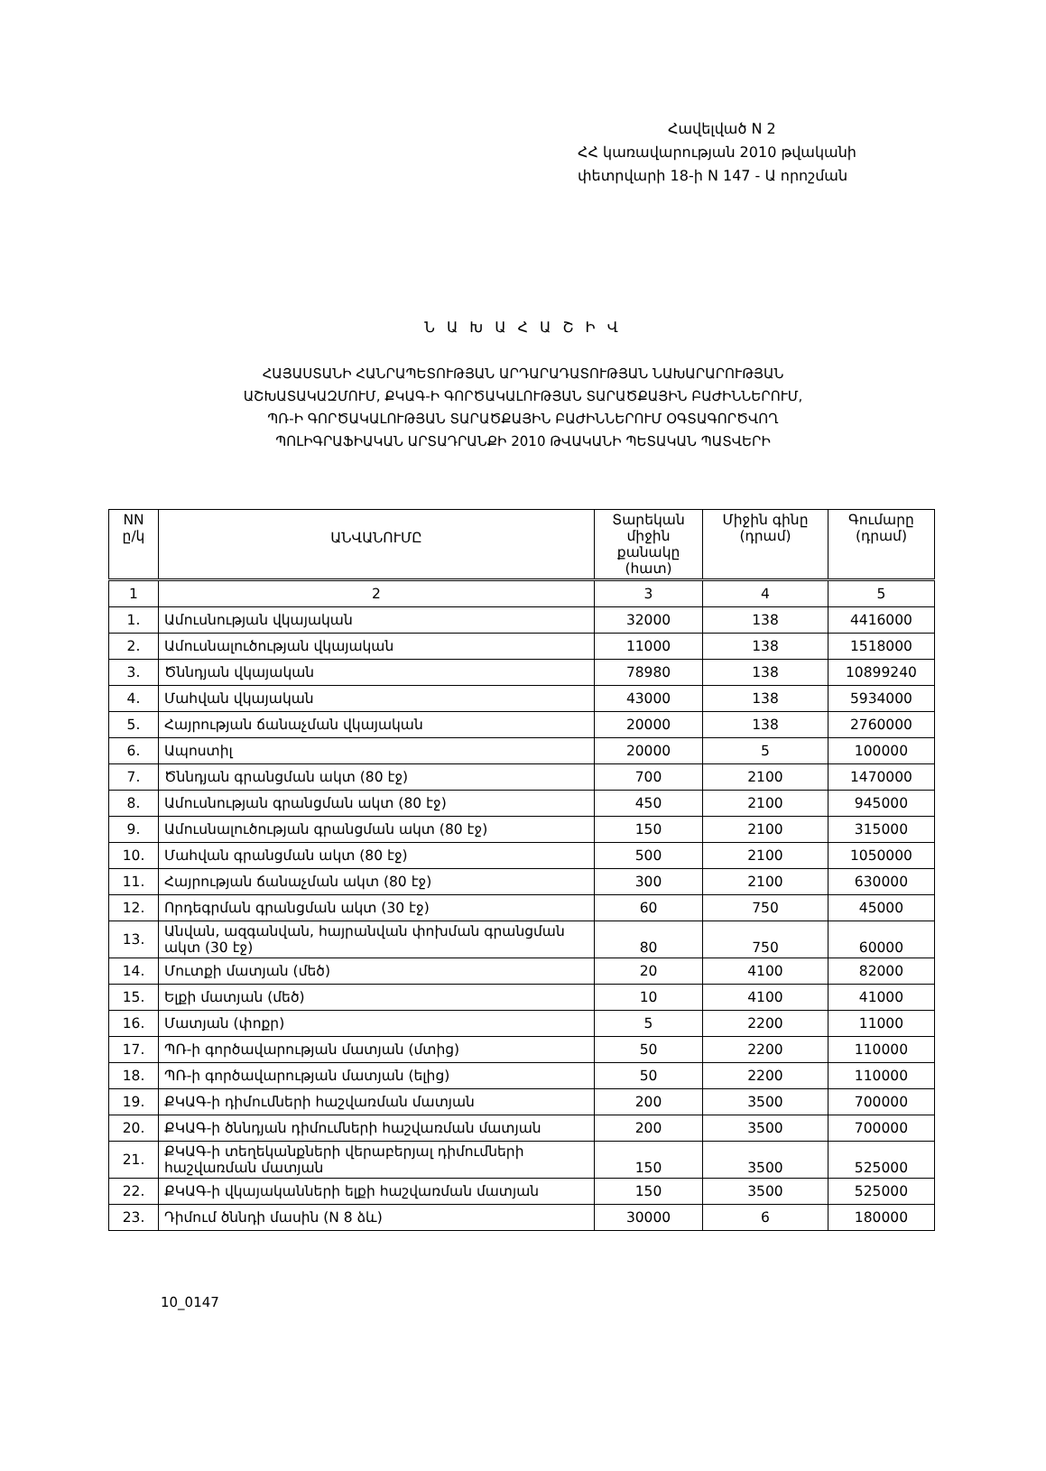Հավելված N 2
ՀՀ կառավարության 2010 թվականի
փետրվարի 18-ի N 147 - Ա որոշման
Ն Ա Խ Ա Հ Ա Շ Ի Վ
ՀԱՅԱՍՏԱՆԻ ՀԱՆՐԱՊԵՏՈՒԹՅԱՆ ԱՐԴԱՐԱԴԱՏՈՒԹՅԱՆ ՆԱԽԱՐԱՐՈՒԹՅԱՆ
ԱՇԽԱՏԱԿԱԶՄՈՒՄ, ՔԿԱԳ-Ի ԳՈՐԾԱԿԱԼՈՒԹՅԱՆ ՏԱՐԱԾՔԱՅԻՆ ԲԱԺԻՆՆԵՐՈՒՄ,
ՊՌ-Ի ԳՈՐԾԱԿԱԼՈՒԹՅԱՆ ՏԱՐԱԾՔԱՅԻՆ ԲԱԺԻՆՆԵՐՈՒՄ ՕԳՏԱԳՈՐԾՎՈՂ
ՊՈԼԻԳՐԱՖԻԱԿԱՆ ԱՐՏԱԴՐԱՆՔԻ 2010 ԹՎԱԿԱՆԻ ՊԵՏԱԿԱՆ ՊԱՏՎԵՐԻ
| NN ը/կ | ԱՆՎԱՆՈՒՄԸ | Տարեկան միջին քանակը (հատ) | Միջին գինը (դրամ) | Գումարը (դրամ) |
| --- | --- | --- | --- | --- |
| 1 | 2 | 3 | 4 | 5 |
| 1. | Ամուսնության վկայական | 32000 | 138 | 4416000 |
| 2. | Ամուսնալուծության վկայական | 11000 | 138 | 1518000 |
| 3. | Ծննդյան վկայական | 78980 | 138 | 10899240 |
| 4. | Մահվան վկայական | 43000 | 138 | 5934000 |
| 5. | Հայրության ճանաչման վկայական | 20000 | 138 | 2760000 |
| 6. | Ապոստիլ | 20000 | 5 | 100000 |
| 7. | Ծննդյան գրանցման ակտ (80 էջ) | 700 | 2100 | 1470000 |
| 8. | Ամուսնության գրանցման ակտ (80 էջ) | 450 | 2100 | 945000 |
| 9. | Ամուսնալուծության գրանցման ակտ (80 էջ) | 150 | 2100 | 315000 |
| 10. | Մահվան գրանցման ակտ (80 էջ) | 500 | 2100 | 1050000 |
| 11. | Հայրության ճանաչման ակտ (80 էջ) | 300 | 2100 | 630000 |
| 12. | Որդեգրման գրանցման ակտ (30 էջ) | 60 | 750 | 45000 |
| 13. | Անվան, ազգանվան, հայրանվան փոխման գրանցման ակտ (30 էջ) | 80 | 750 | 60000 |
| 14. | Մուտքի մատյան (մեծ) | 20 | 4100 | 82000 |
| 15. | Ելքի մատյան (մեծ) | 10 | 4100 | 41000 |
| 16. | Մատյան (փոքր) | 5 | 2200 | 11000 |
| 17. | ՊՌ-ի գործավարության մատյան (մտից) | 50 | 2200 | 110000 |
| 18. | ՊՌ-ի գործավարության մատյան (ելից) | 50 | 2200 | 110000 |
| 19. | ՔԿԱԳ-ի դիմումների հաշվառման մատյան | 200 | 3500 | 700000 |
| 20. | ՔԿԱԳ-ի ծննդյան դիմումների հաշվառման մատյան | 200 | 3500 | 700000 |
| 21. | ՔԿԱԳ-ի տեղեկանքների վերաբերյալ դիմումների հաշվառման մատյան | 150 | 3500 | 525000 |
| 22. | ՔԿԱԳ-ի վկայականների ելքի հաշվառման մատյան | 150 | 3500 | 525000 |
| 23. | Դիմում ծննդի մասին (N 8 ձև) | 30000 | 6 | 180000 |
10_0147